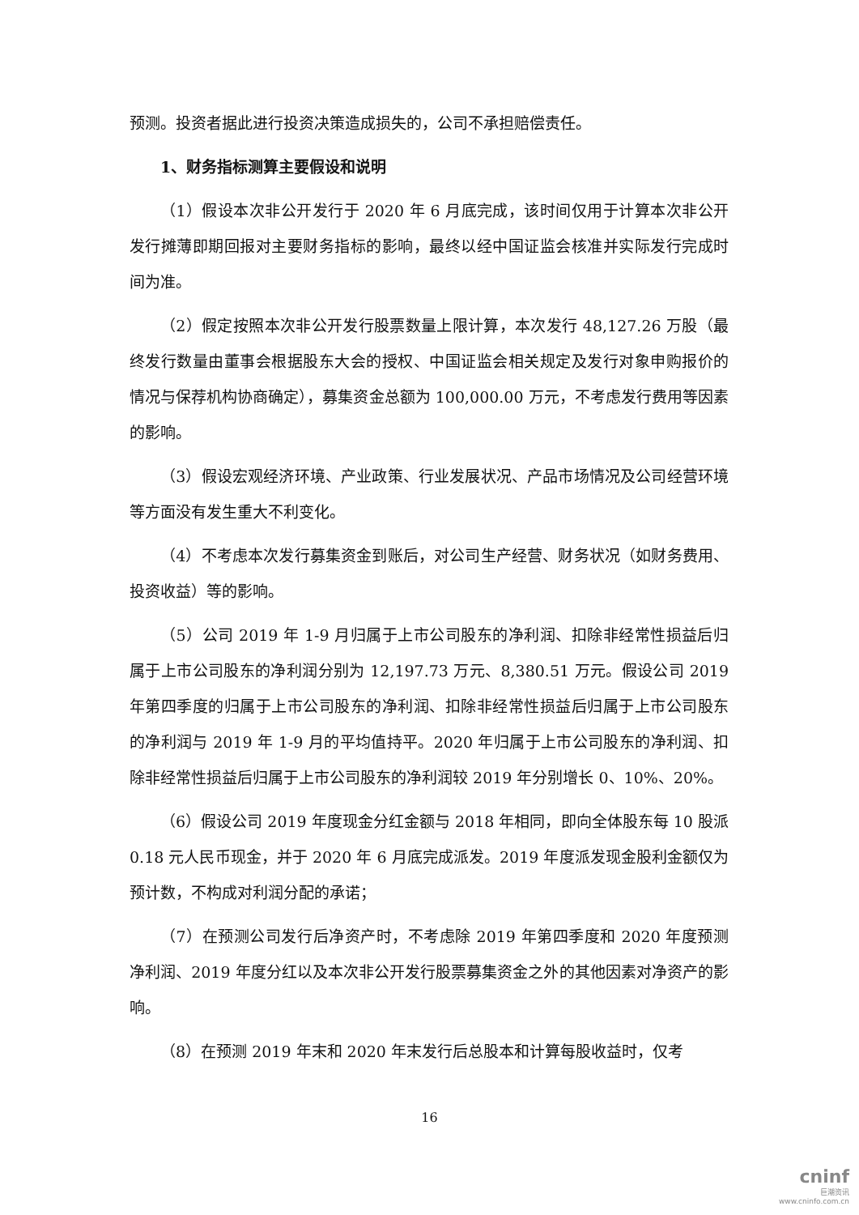预测。投资者据此进行投资决策造成损失的，公司不承担赔偿责任。
1、财务指标测算主要假设和说明
（1）假设本次非公开发行于 2020 年 6 月底完成，该时间仅用于计算本次非公开发行摊薄即期回报对主要财务指标的影响，最终以经中国证监会核准并实际发行完成时间为准。
（2）假定按照本次非公开发行股票数量上限计算，本次发行 48,127.26 万股（最终发行数量由董事会根据股东大会的授权、中国证监会相关规定及发行对象申购报价的情况与保荐机构协商确定），募集资金总额为 100,000.00 万元，不考虑发行费用等因素的影响。
（3）假设宏观经济环境、产业政策、行业发展状况、产品市场情况及公司经营环境等方面没有发生重大不利变化。
（4）不考虑本次发行募集资金到账后，对公司生产经营、财务状况（如财务费用、投资收益）等的影响。
（5）公司 2019 年 1-9 月归属于上市公司股东的净利润、扣除非经常性损益后归属于上市公司股东的净利润分别为 12,197.73 万元、8,380.51 万元。假设公司 2019 年第四季度的归属于上市公司股东的净利润、扣除非经常性损益后归属于上市公司股东的净利润与 2019 年 1-9 月的平均值持平。2020 年归属于上市公司股东的净利润、扣除非经常性损益后归属于上市公司股东的净利润较 2019 年分别增长 0、10%、20%。
（6）假设公司 2019 年度现金分红金额与 2018 年相同，即向全体股东每 10 股派 0.18 元人民币现金，并于 2020 年 6 月底完成派发。2019 年度派发现金股利金额仅为预计数，不构成对利润分配的承诺；
（7）在预测公司发行后净资产时，不考虑除 2019 年第四季度和 2020 年度预测净利润、2019 年度分红以及本次非公开发行股票募集资金之外的其他因素对净资产的影响。
（8）在预测 2019 年末和 2020 年末发行后总股本和计算每股收益时，仅考
16
cninf
巨潮资讯
www.cninfo.com.cn